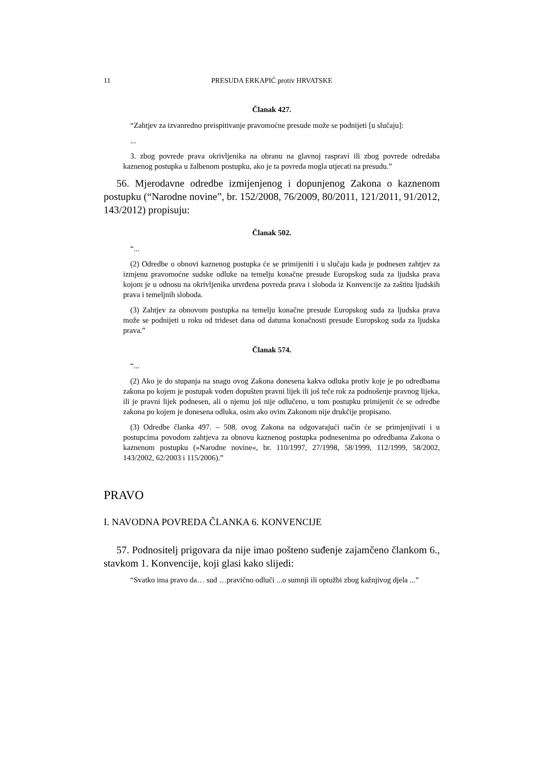11 PRESUDA ERKAPIĆ protiv HRVATSKE
Članak 427.
“Zahtjev za izvanredno preispitivanje pravomoćne presude može se podnijeti [u slučaju]:
...
3. zbog povrede prava okrivljenika na obranu na glavnoj raspravi ili zbog povrede odredaba kaznenog postupka u žalbenom postupku, ako je ta povreda mogla utjecati na presudu.”
56. Mjerodavne odredbe izmijenjenog i dopunjenog Zakona o kaznenom postupku (“Narodne novine”, br. 152/2008, 76/2009, 80/2011, 121/2011, 91/2012, 143/2012) propisuju:
Članak 502.
“...
(2) Odredbe o obnovi kaznenog postupka će se primijeniti i u slučaju kada je podnesen zahtjev za izmjenu pravomoćne sudske odluke na temelju konačne presude Europskog suda za ljudska prava kojom je u odnosu na okrivljenika utvrđena povreda prava i sloboda iz Konvencije za zaštitu ljudskih prava i temeljnih sloboda.
(3) Zahtjev za obnovom postupka na temelju konačne presude Europskog suda za ljudska prava može se podnijeti u roku od trideset dana od datuma konačnosti presude Europskog suda za ljudska prava.”
Članak 574.
“...
(2) Ako je do stupanja na snagu ovog Zakona donesena kakva odluka protiv koje je po odredbama zakona po kojem je postupak vođen dopušten pravni lijek ili još teče rok za podnošenje pravnog lijeka, ili je pravni lijek podnesen, ali o njemu još nije odlučeno, u tom postupku primijenit će se odredbe zakona po kojem je donesena odluka, osim ako ovim Zakonom nije drukčije propisano.
(3) Odredbe članka 497. – 508. ovog Zakona na odgovarajući način će se primjenjivati i u postupcima povodom zahtjeva za obnovu kaznenog postupka podnesenima po odredbama Zakona o kaznenom postupku (»Narodne novine«, br. 110/1997, 27/1998, 58/1999, 112/1999, 58/2002, 143/2002, 62/2003 i 115/2006).”
PRAVO
I. NAVODNA POVREDA ČLANKA 6. KONVENCIJE
57. Podnositelj prigovara da nije imao pošteno suđenje zajamčeno člankom 6., stavkom 1. Konvencije, koji glasi kako slijedi:
“Svatko ima pravo da… sud …pravično odluči ...o sumnji ili optužbi zbog kažnjivog djela ...”